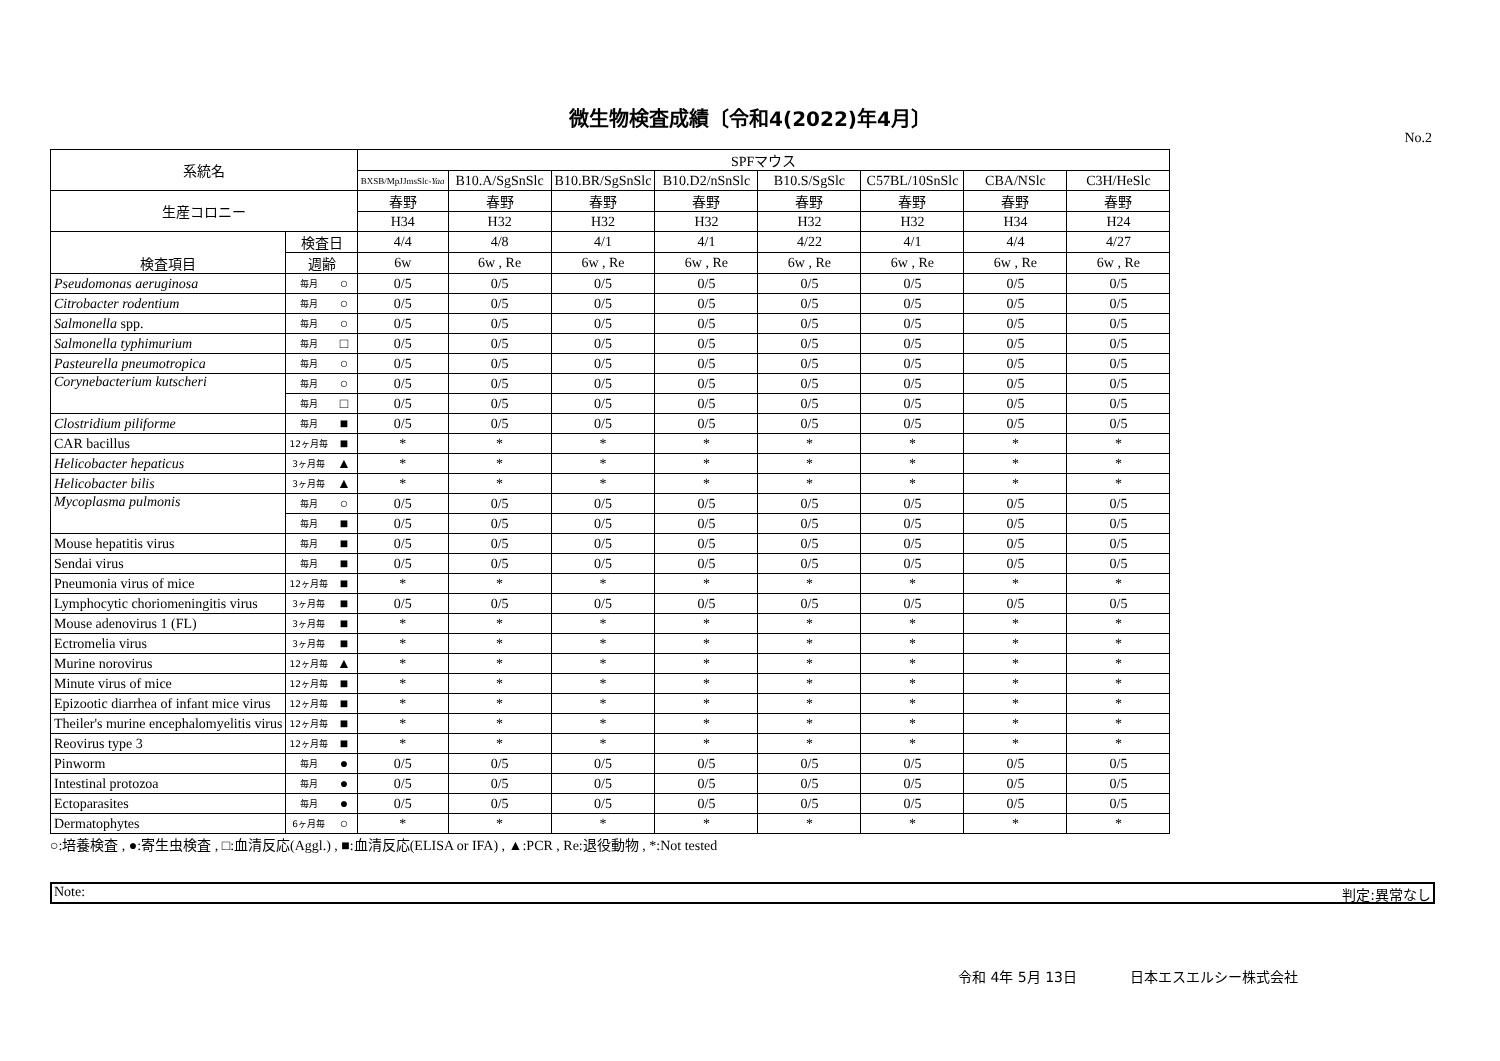微生物検査成績〔令和4(2022)年4月〕
No.2
| 系統名 | | | SPFマウス | | | | | | | |
| --- | --- | --- | --- | --- | --- | --- | --- | --- | --- | --- |
| | | | BXSB/MpJJmsSlc- Yaa | B10.A/SgSnSlc | B10.BR/SgSnSlc | B10.D2/nSnSlc | B10.S/SgSlc | C57BL/10SnSlc | CBA/NSlc | C3H/HeSlc |
| 生産コロニー | | | 春野 | 春野 | 春野 | 春野 | 春野 | 春野 | 春野 | 春野 |
| | | | H34 | H32 | H32 | H32 | H32 | H32 | H34 | H24 |
| 検査項目 | 検査日 | | 4/4 | 4/8 | 4/1 | 4/1 | 4/22 | 4/1 | 4/4 | 4/27 |
| | 週齢 | | 6w | 6w , Re | 6w , Re | 6w , Re | 6w , Re | 6w , Re | 6w , Re | 6w , Re |
| Pseudomonas aeruginosa | 毎月 | ○ | 0/5 | 0/5 | 0/5 | 0/5 | 0/5 | 0/5 | 0/5 | 0/5 |
| Citrobacter rodentium | 毎月 | ○ | 0/5 | 0/5 | 0/5 | 0/5 | 0/5 | 0/5 | 0/5 | 0/5 |
| Salmonella spp. | 毎月 | ○ | 0/5 | 0/5 | 0/5 | 0/5 | 0/5 | 0/5 | 0/5 | 0/5 |
| Salmonella typhimurium | 毎月 | □ | 0/5 | 0/5 | 0/5 | 0/5 | 0/5 | 0/5 | 0/5 | 0/5 |
| Pasteurella pneumotropica | 毎月 | ○ | 0/5 | 0/5 | 0/5 | 0/5 | 0/5 | 0/5 | 0/5 | 0/5 |
| Corynebacterium kutscheri | 毎月 | ○ | 0/5 | 0/5 | 0/5 | 0/5 | 0/5 | 0/5 | 0/5 | 0/5 |
| | 毎月 | □ | 0/5 | 0/5 | 0/5 | 0/5 | 0/5 | 0/5 | 0/5 | 0/5 |
| Clostridium piliforme | 毎月 | ■ | 0/5 | 0/5 | 0/5 | 0/5 | 0/5 | 0/5 | 0/5 | 0/5 |
| CAR bacillus | 12ヶ月毎 | ■ | * | * | * | * | * | * | * | * |
| Helicobacter hepaticus | 3ヶ月毎 | ▲ | * | * | * | * | * | * | * | * |
| Helicobacter bilis | 3ヶ月毎 | ▲ | * | * | * | * | * | * | * | * |
| Mycoplasma pulmonis | 毎月 | ○ | 0/5 | 0/5 | 0/5 | 0/5 | 0/5 | 0/5 | 0/5 | 0/5 |
| | 毎月 | ■ | 0/5 | 0/5 | 0/5 | 0/5 | 0/5 | 0/5 | 0/5 | 0/5 |
| Mouse hepatitis virus | 毎月 | ■ | 0/5 | 0/5 | 0/5 | 0/5 | 0/5 | 0/5 | 0/5 | 0/5 |
| Sendai virus | 毎月 | ■ | 0/5 | 0/5 | 0/5 | 0/5 | 0/5 | 0/5 | 0/5 | 0/5 |
| Pneumonia virus of mice | 12ヶ月毎 | ■ | * | * | * | * | * | * | * | * |
| Lymphocytic choriomeningitis virus | 3ヶ月毎 | ■ | 0/5 | 0/5 | 0/5 | 0/5 | 0/5 | 0/5 | 0/5 | 0/5 |
| Mouse adenovirus 1 (FL) | 3ヶ月毎 | ■ | * | * | * | * | * | * | * | * |
| Ectromelia virus | 3ヶ月毎 | ■ | * | * | * | * | * | * | * | * |
| Murine norovirus | 12ヶ月毎 | ▲ | * | * | * | * | * | * | * | * |
| Minute virus of mice | 12ヶ月毎 | ■ | * | * | * | * | * | * | * | * |
| Epizootic diarrhea of infant mice virus | 12ヶ月毎 | ■ | * | * | * | * | * | * | * | * |
| Theiler's murine encephalomyelitis virus | 12ヶ月毎 | ■ | * | * | * | * | * | * | * | * |
| Reovirus type 3 | 12ヶ月毎 | ■ | * | * | * | * | * | * | * | * |
| Pinworm | 毎月 | ● | 0/5 | 0/5 | 0/5 | 0/5 | 0/5 | 0/5 | 0/5 | 0/5 |
| Intestinal protozoa | 毎月 | ● | 0/5 | 0/5 | 0/5 | 0/5 | 0/5 | 0/5 | 0/5 | 0/5 |
| Ectoparasites | 毎月 | ● | 0/5 | 0/5 | 0/5 | 0/5 | 0/5 | 0/5 | 0/5 | 0/5 |
| Dermatophytes | 6ヶ月毎 | ○ | * | * | * | * | * | * | * | * |
○:培養検査 , ●:寄生虫検査 , □:血清反応(Aggl.) , ■:血清反応(ELISA or IFA) , ▲:PCR , Re:退役動物 , *:Not tested
Note: 判定:異常なし
令和 4年 5月 13日 日本エスエルシー株式会社